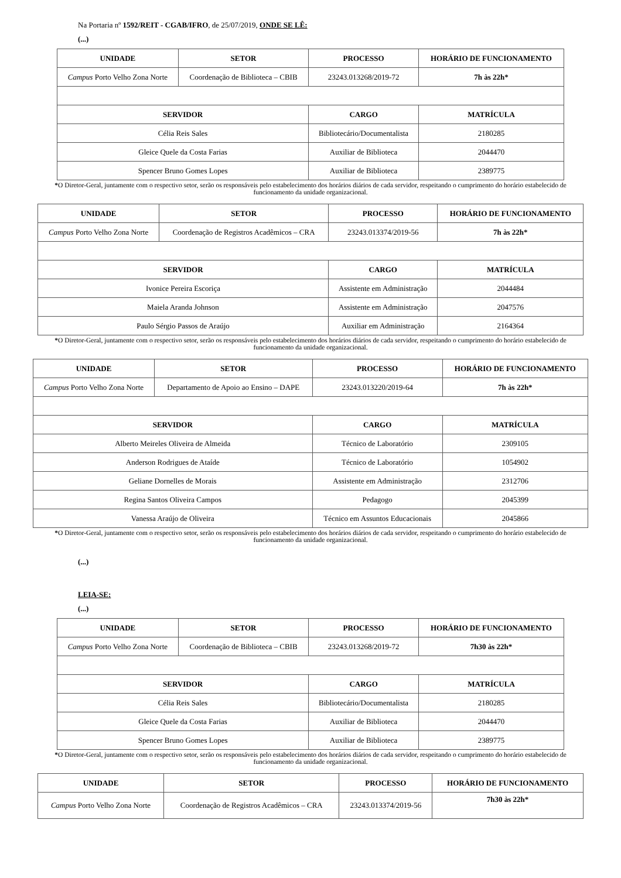Na Portaria nº 1592/REIT - CGAB/IFRO, de 25/07/2019, ONDE SE LÊ:
(...)
| UNIDADE | SETOR | PROCESSO | HORÁRIO DE FUNCIONAMENTO |
| --- | --- | --- | --- |
| Campus Porto Velho Zona Norte | Coordenação de Biblioteca – CBIB | 23243.013268/2019-72 | 7h às 22h* |
| SERVIDOR | | CARGO | MATRÍCULA |
| Célia Reis Sales | | Bibliotecário/Documentalista | 2180285 |
| Gleice Quele da Costa Farias | | Auxiliar de Biblioteca | 2044470 |
| Spencer Bruno Gomes Lopes | | Auxiliar de Biblioteca | 2389775 |
*O Diretor-Geral, juntamente com o respectivo setor, serão os responsáveis pelo estabelecimento dos horários diários de cada servidor, respeitando o cumprimento do horário estabelecido de funcionamento da unidade organizacional.
| UNIDADE | SETOR | PROCESSO | HORÁRIO DE FUNCIONAMENTO |
| --- | --- | --- | --- |
| Campus Porto Velho Zona Norte | Coordenação de Registros Acadêmicos – CRA | 23243.013374/2019-56 | 7h às 22h* |
| SERVIDOR | | CARGO | MATRÍCULA |
| Ivonice Pereira Escoriça | | Assistente em Administração | 2044484 |
| Maiela Aranda Johnson | | Assistente em Administração | 2047576 |
| Paulo Sérgio Passos de Araújo | | Auxiliar em Administração | 2164364 |
*O Diretor-Geral, juntamente com o respectivo setor, serão os responsáveis pelo estabelecimento dos horários diários de cada servidor, respeitando o cumprimento do horário estabelecido de funcionamento da unidade organizacional.
| UNIDADE | SETOR | PROCESSO | HORÁRIO DE FUNCIONAMENTO |
| --- | --- | --- | --- |
| Campus Porto Velho Zona Norte | Departamento de Apoio ao Ensino – DAPE | 23243.013220/2019-64 | 7h às 22h* |
| SERVIDOR | | CARGO | MATRÍCULA |
| Alberto Meireles Oliveira de Almeida | | Técnico de Laboratório | 2309105 |
| Anderson Rodrigues de Ataíde | | Técnico de Laboratório | 1054902 |
| Geliane Dornelles de Morais | | Assistente em Administração | 2312706 |
| Regina Santos Oliveira Campos | | Pedagogo | 2045399 |
| Vanessa Araújo de Oliveira | | Técnico em Assuntos Educacionais | 2045866 |
*O Diretor-Geral, juntamente com o respectivo setor, serão os responsáveis pelo estabelecimento dos horários diários de cada servidor, respeitando o cumprimento do horário estabelecido de funcionamento da unidade organizacional.
(...)
LEIA-SE:
(...)
| UNIDADE | SETOR | PROCESSO | HORÁRIO DE FUNCIONAMENTO |
| --- | --- | --- | --- |
| Campus Porto Velho Zona Norte | Coordenação de Biblioteca – CBIB | 23243.013268/2019-72 | 7h30 às 22h* |
| SERVIDOR | | CARGO | MATRÍCULA |
| Célia Reis Sales | | Bibliotecário/Documentalista | 2180285 |
| Gleice Quele da Costa Farias | | Auxiliar de Biblioteca | 2044470 |
| Spencer Bruno Gomes Lopes | | Auxiliar de Biblioteca | 2389775 |
*O Diretor-Geral, juntamente com o respectivo setor, serão os responsáveis pelo estabelecimento dos horários diários de cada servidor, respeitando o cumprimento do horário estabelecido de funcionamento da unidade organizacional.
| UNIDADE | SETOR | PROCESSO | HORÁRIO DE FUNCIONAMENTO |
| --- | --- | --- | --- |
| Campus Porto Velho Zona Norte | Coordenação de Registros Acadêmicos – CRA | 23243.013374/2019-56 | 7h30 às 22h* |